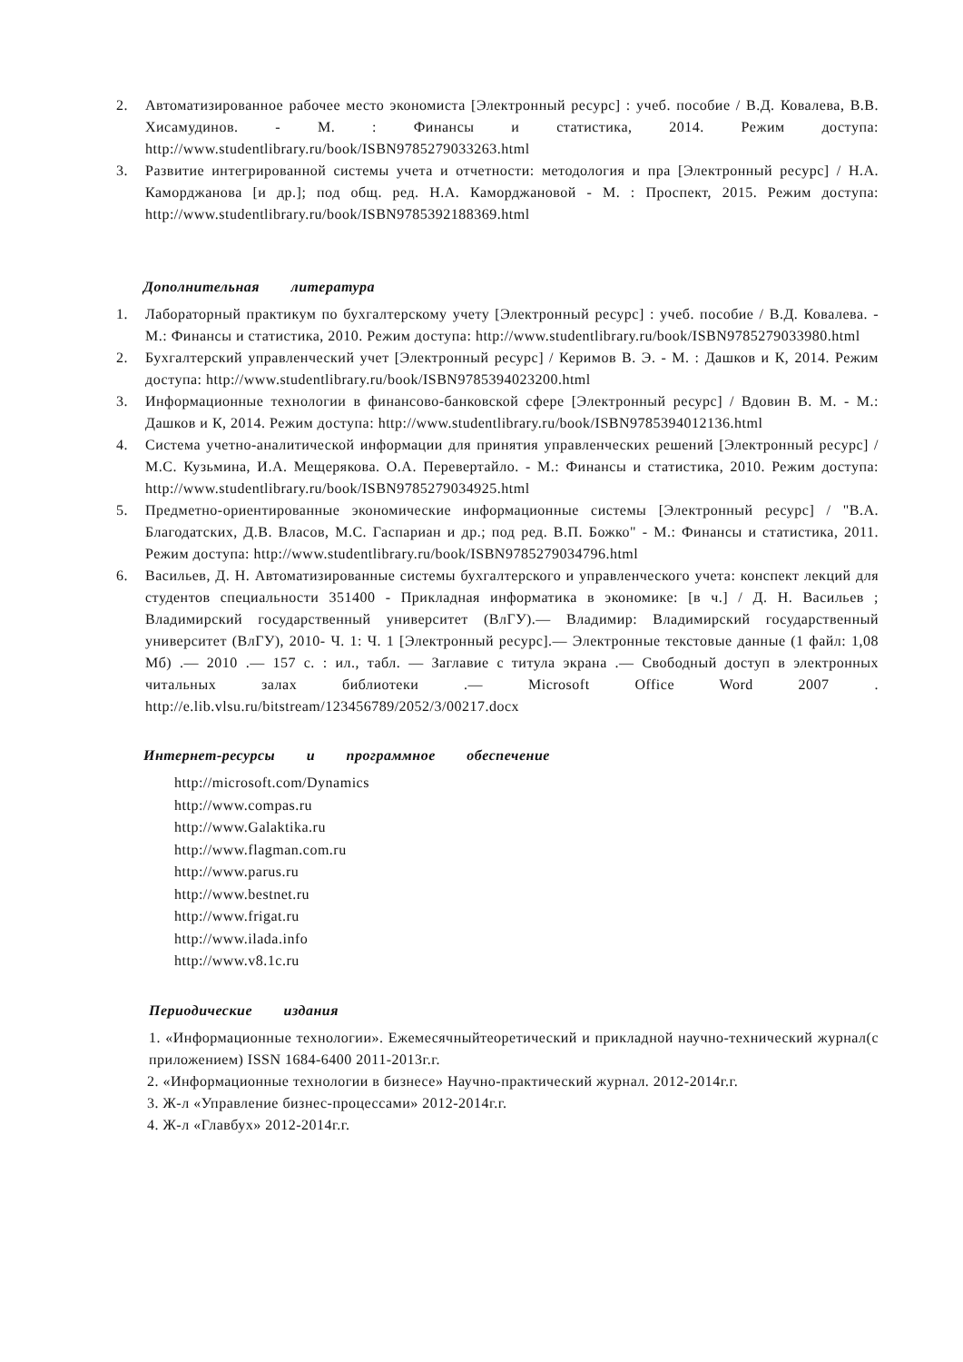2. Автоматизированное рабочее место экономиста [Электронный ресурс] : учеб. пособие / В.Д. Ковалева, В.В. Хисамудинов. - М. : Финансы и статистика, 2014. Режим доступа: http://www.studentlibrary.ru/book/ISBN9785279033263.html
3. Развитие интегрированной системы учета и отчетности: методология и пра [Электронный ресурс] / Н.А. Каморджанова [и др.]; под общ. ред. Н.А. Каморджановой - М. : Проспект, 2015. Режим доступа: http://www.studentlibrary.ru/book/ISBN9785392188369.html
Дополнительная литература
1. Лабораторный практикум по бухгалтерскому учету [Электронный ресурс] : учеб. пособие / В.Д. Ковалева. - М.: Финансы и статистика, 2010. Режим доступа: http://www.studentlibrary.ru/book/ISBN9785279033980.html
2. Бухгалтерский управленческий учет [Электронный ресурс] / Керимов В. Э. - М. : Дашков и К, 2014. Режим доступа: http://www.studentlibrary.ru/book/ISBN9785394023200.html
3. Информационные технологии в финансово-банковской сфере [Электронный ресурс] / Вдовин В. М. - М.: Дашков и К, 2014. Режим доступа: http://www.studentlibrary.ru/book/ISBN9785394012136.html
4. Система учетно-аналитической информации для принятия управленческих решений [Электронный ресурс] / М.С. Кузьмина, И.А. Мещерякова. О.А. Перевертайло. - М.: Финансы и статистика, 2010. Режим доступа: http://www.studentlibrary.ru/book/ISBN9785279034925.html
5. Предметно-ориентированные экономические информационные системы [Электронный ресурс] / "В.А. Благодатских, Д.В. Власов, М.С. Гаспариан и др.; под ред. В.П. Божко" - М.: Финансы и статистика, 2011. Режим доступа: http://www.studentlibrary.ru/book/ISBN9785279034796.html
6. Васильев, Д. Н. Автоматизированные системы бухгалтерского и управленческого учета: конспект лекций для студентов специальности 351400 - Прикладная информатика в экономике: [в ч.] / Д. Н. Васильев ; Владимирский государственный университет (ВлГУ).— Владимир: Владимирский государственный университет (ВлГУ), 2010- Ч. 1: Ч. 1 [Электронный ресурс].— Электронные текстовые данные (1 файл: 1,08 Мб) .— 2010 .— 157 с. : ил., табл. — Заглавие с титула экрана .— Свободный доступ в электронных читальных залах библиотеки .— Microsoft Office Word 2007 . http://e.lib.vlsu.ru/bitstream/123456789/2052/3/00217.docx
Интернет-ресурсы и программное обеспечение
http://microsoft.com/Dynamics
http://www.compas.ru
http://www.Galaktika.ru
http://www.flagman.com.ru
http://www.parus.ru
http://www.bestnet.ru
http://www.frigat.ru
http://www.ilada.info
http://www.v8.1c.ru
Периодические издания
1. «Информационные технологии». Ежемесячныйтеоретический и прикладной научно-технический журнал(с приложением) ISSN 1684-6400 2011-2013г.г.
2. «Информационные технологии в бизнесе» Научно-практический журнал. 2012-2014г.г.
3. Ж-л «Управление бизнес-процессами» 2012-2014г.г.
4. Ж-л «Главбух» 2012-2014г.г.